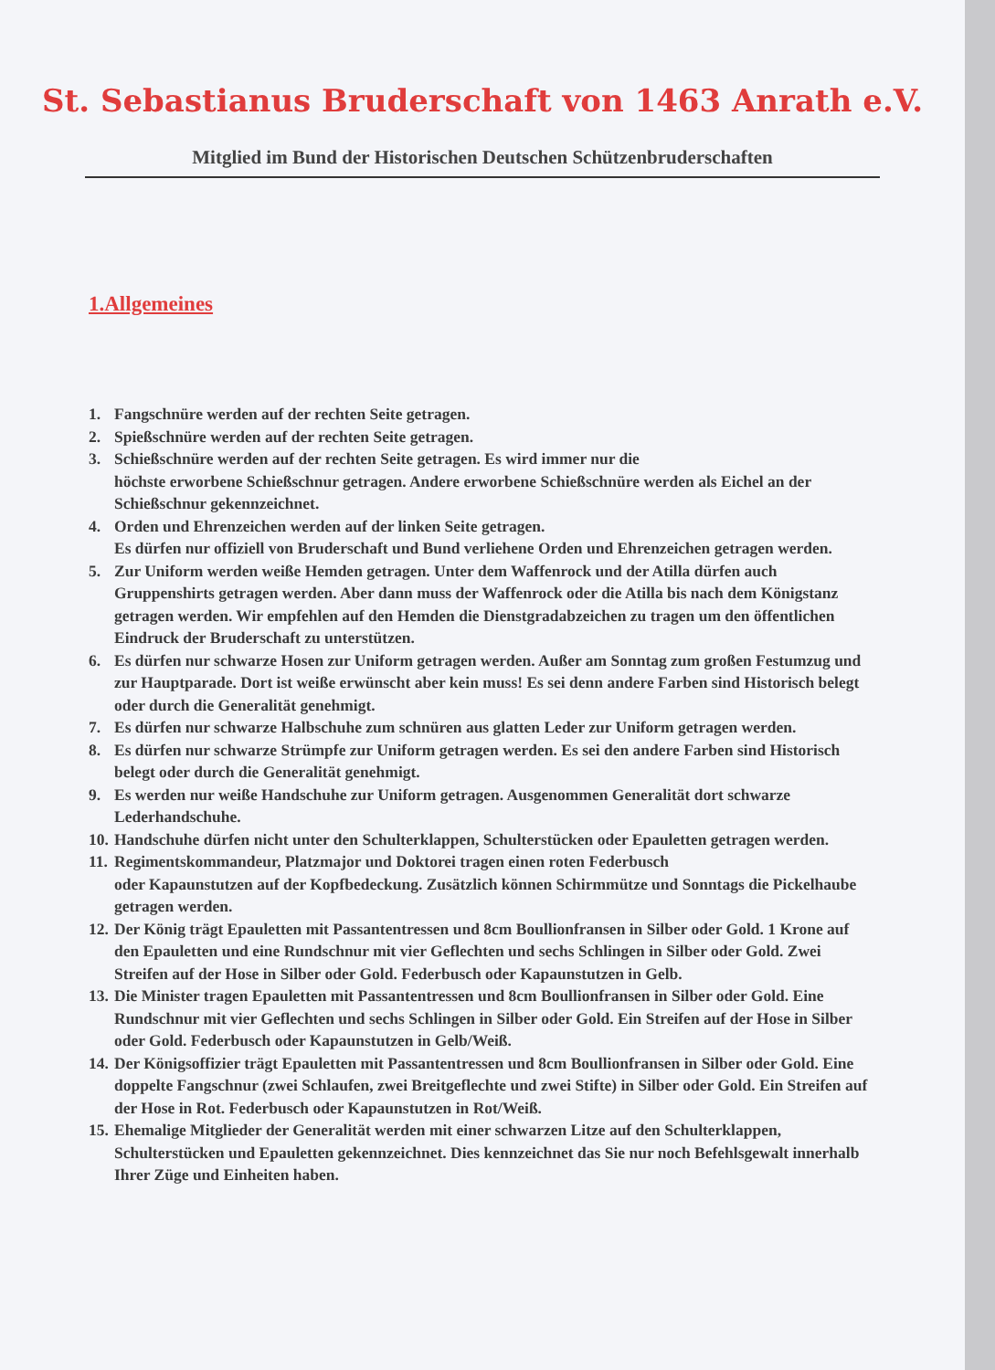St. Sebastianus Bruderschaft von 1463 Anrath e.V.
Mitglied im Bund der Historischen Deutschen Schützenbruderschaften
1.Allgemeines
1. Fangschnüre werden auf der rechten Seite getragen.
2. Spießschnüre werden auf der rechten Seite getragen.
3. Schießschnüre werden auf der rechten Seite getragen. Es wird immer nur die
höchste erworbene Schießschnur getragen. Andere erworbene Schießschnüre werden als Eichel an der Schießschnur gekennzeichnet.
4. Orden und Ehrenzeichen werden auf der linken Seite getragen.
Es dürfen nur offiziell von Bruderschaft und Bund verliehene Orden und Ehrenzeichen getragen werden.
5. Zur Uniform werden weiße Hemden getragen. Unter dem Waffenrock und der Atilla dürfen auch Gruppenshirts getragen werden. Aber dann muss der Waffenrock oder die Atilla bis nach dem Königstanz getragen werden. Wir empfehlen auf den Hemden die Dienstgradabzeichen zu tragen um den öffentlichen Eindruck der Bruderschaft zu unterstützen.
6. Es dürfen nur schwarze Hosen zur Uniform getragen werden. Außer am Sonntag zum großen Festumzug und zur Hauptparade. Dort ist weiße erwünscht aber kein muss! Es sei denn andere Farben sind Historisch belegt oder durch die Generalität genehmigt.
7. Es dürfen nur schwarze Halbschuhe zum schnüren aus glatten Leder zur Uniform getragen werden.
8. Es dürfen nur schwarze Strümpfe zur Uniform getragen werden. Es sei den andere Farben sind Historisch belegt oder durch die Generalität genehmigt.
9. Es werden nur weiße Handschuhe zur Uniform getragen. Ausgenommen Generalität dort schwarze Lederhandschuhe.
10. Handschuhe dürfen nicht unter den Schulterklappen, Schulterstücken oder Epauletten getragen werden.
11. Regimentskommandeur, Platzmajor und Doktorei tragen einen roten Federbusch
oder Kapaunstutzen auf der Kopfbedeckung. Zusätzlich können Schirmmütze und Sonntags die Pickelhaube getragen werden.
12. Der König trägt Epauletten mit Passantentressen und 8cm Boullionfransen in Silber oder Gold. 1 Krone auf den Epauletten und eine Rundschnur mit vier Geflechten und sechs Schlingen in Silber oder Gold. Zwei Streifen auf der Hose in Silber oder Gold. Federbusch oder Kapaunstutzen in Gelb.
13. Die Minister tragen Epauletten mit Passantentressen und 8cm Boullionfransen in Silber oder Gold. Eine Rundschnur mit vier Geflechten und sechs Schlingen in Silber oder Gold. Ein Streifen auf der Hose in Silber oder Gold. Federbusch oder Kapaunstutzen in Gelb/Weiß.
14. Der Königsoffizier trägt Epauletten mit Passantentressen und 8cm Boullionfransen in Silber oder Gold. Eine doppelte Fangschnur (zwei Schlaufen, zwei Breitgeflechte und zwei Stifte) in Silber oder Gold. Ein Streifen auf der Hose in Rot. Federbusch oder Kapaunstutzen in Rot/Weiß.
15. Ehemalige Mitglieder der Generalität werden mit einer schwarzen Litze auf den Schulterklappen, Schulterstücken und Epauletten gekennzeichnet. Dies kennzeichnet das Sie nur noch Befehlsgewalt innerhalb Ihrer Züge und Einheiten haben.